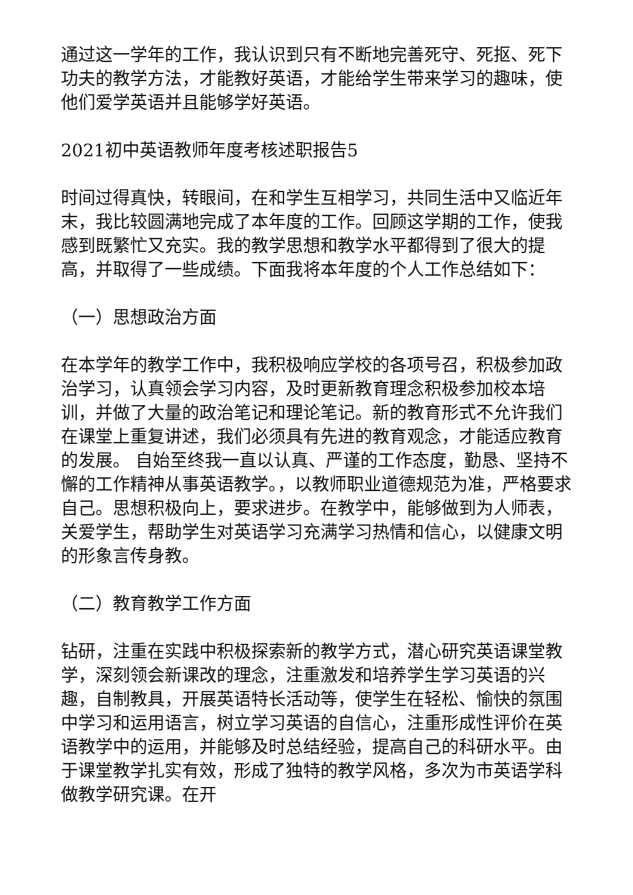通过这一学年的工作，我认识到只有不断地完善死守、死抠、死下功夫的教学方法，才能教好英语，才能给学生带来学习的趣味，使他们爱学英语并且能够学好英语。
2021初中英语教师年度考核述职报告5
时间过得真快，转眼间，在和学生互相学习，共同生活中又临近年末，我比较圆满地完成了本年度的工作。回顾这学期的工作，使我感到既繁忙又充实。我的教学思想和教学水平都得到了很大的提高，并取得了一些成绩。下面我将本年度的个人工作总结如下：
（一）思想政治方面
在本学年的教学工作中，我积极响应学校的各项号召，积极参加政治学习，认真领会学习内容，及时更新教育理念积极参加校本培训，并做了大量的政治笔记和理论笔记。新的教育形式不允许我们在课堂上重复讲述，我们必须具有先进的教育观念，才能适应教育的发展。 自始至终我一直以认真、严谨的工作态度，勤恳、坚持不懈的工作精神从事英语教学。，以教师职业道德规范为准，严格要求自己。思想积极向上，要求进步。在教学中，能够做到为人师表，关爱学生，帮助学生对英语学习充满学习热情和信心，以健康文明的形象言传身教。
（二）教育教学工作方面
钻研，注重在实践中积极探索新的教学方式，潜心研究英语课堂教学，深刻领会新课改的理念，注重激发和培养学生学习英语的兴趣，自制教具，开展英语特长活动等，使学生在轻松、愉快的氛围中学习和运用语言，树立学习英语的自信心，注重形成性评价在英语教学中的运用，并能够及时总结经验，提高自己的科研水平。由于课堂教学扎实有效，形成了独特的教学风格，多次为市英语学科做教学研究课。在开